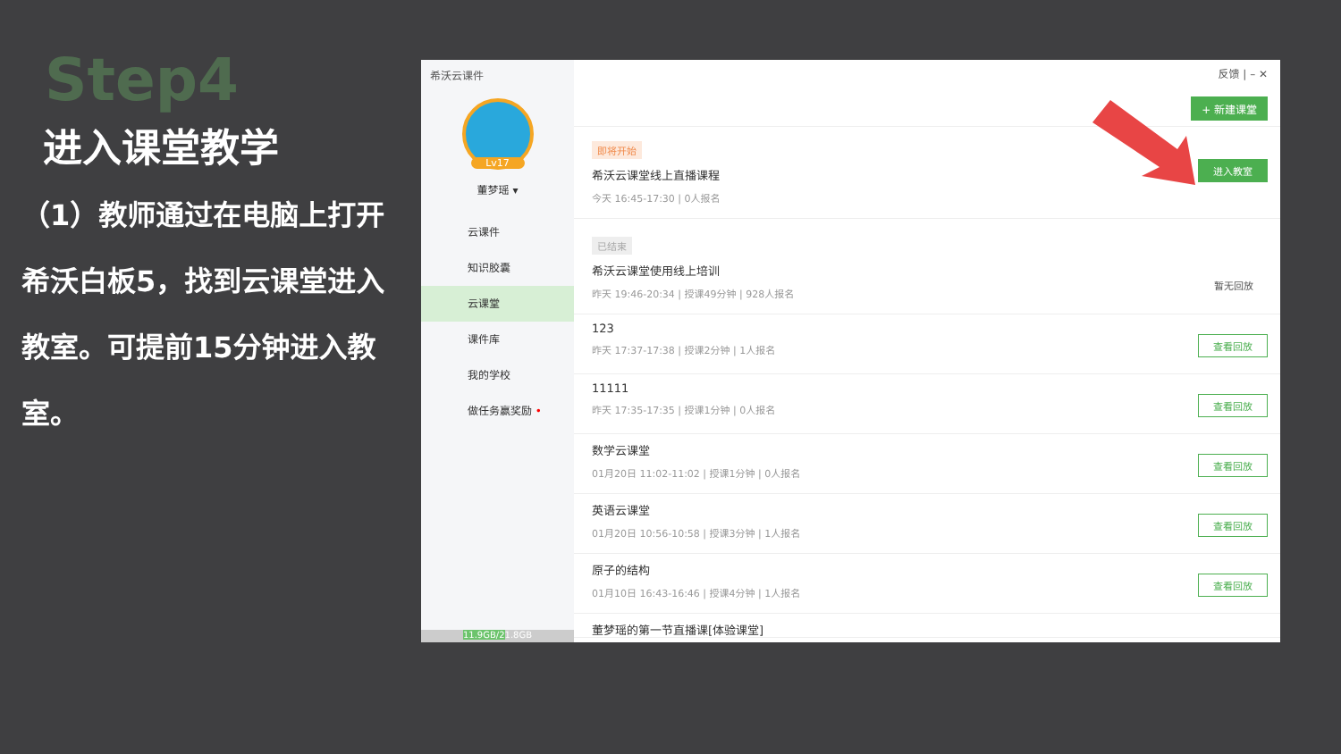Step4
进入课堂教学
（1）教师通过在电脑上打开希沃白板5，找到云课堂进入教室。可提前15分钟进入教室。
希沃云课件
Lv17
董梦瑶 ▾
云课件
知识胶囊
云课堂
课件库
我的学校
做任务赢奖励 •
11.9GB/21.8GB
反馈 | – ✕
+ 新建课堂
即将开始
希沃云课堂线上直播课程
今天 16:45-17:30 | 0人报名
进入教室
已结束
希沃云课堂使用线上培训
昨天 19:46-20:34 | 授课49分钟 | 928人报名
暂无回放
123
昨天 17:37-17:38 | 授课2分钟 | 1人报名
查看回放
11111
昨天 17:35-17:35 | 授课1分钟 | 0人报名
查看回放
数学云课堂
01月20日 11:02-11:02 | 授课1分钟 | 0人报名
查看回放
英语云课堂
01月20日 10:56-10:58 | 授课3分钟 | 1人报名
查看回放
原子的结构
01月10日 16:43-16:46 | 授课4分钟 | 1人报名
查看回放
董梦瑶的第一节直播课[体验课堂]